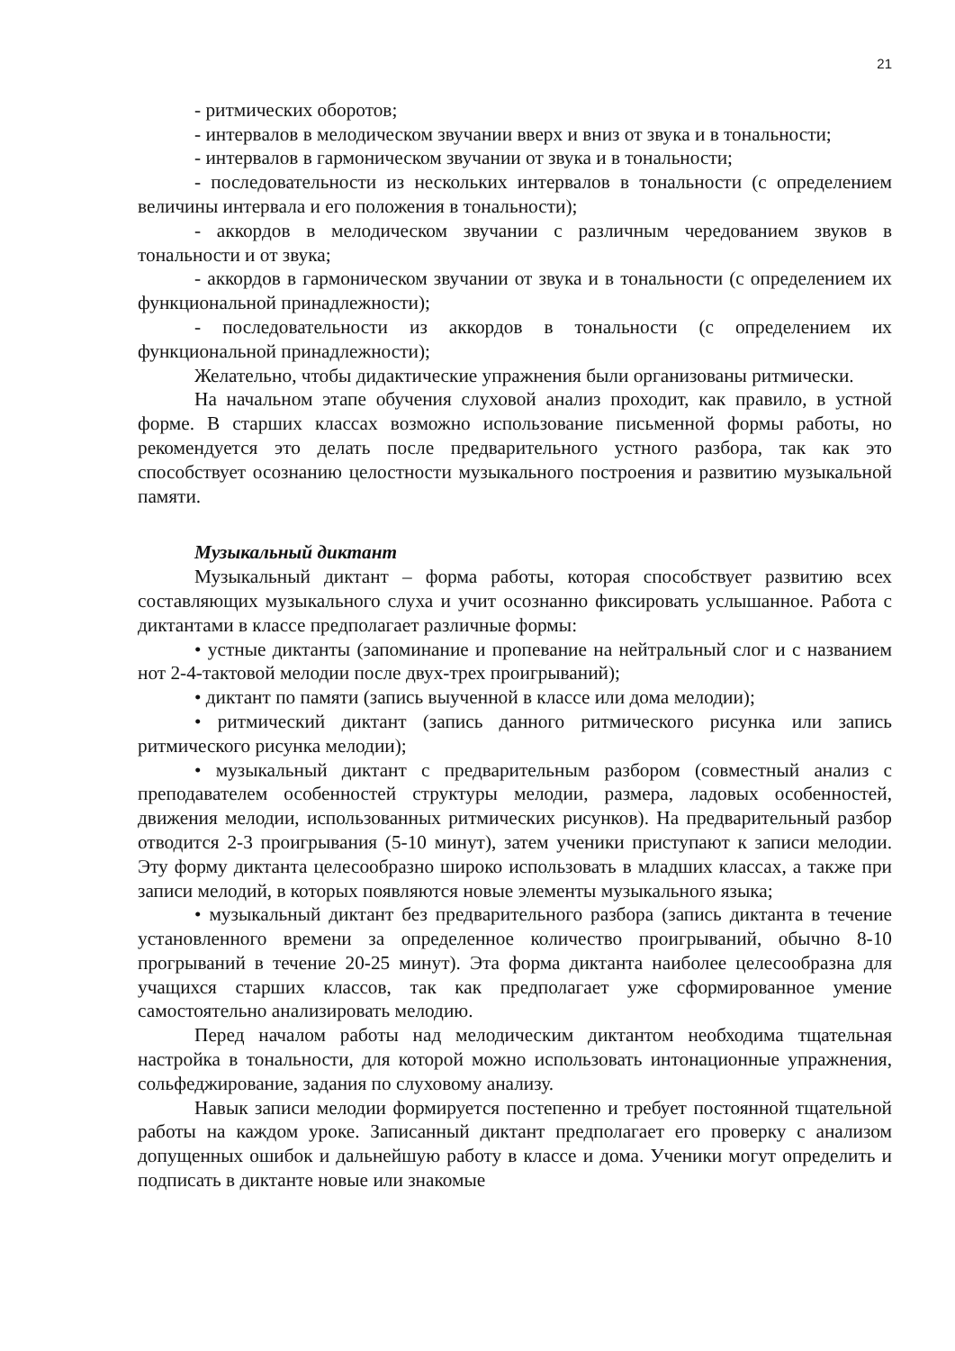21
- ритмических оборотов;
- интервалов в мелодическом звучании вверх и вниз от звука и в тональности;
- интервалов в гармоническом звучании от звука и в тональности;
- последовательности из нескольких интервалов в тональности (с определением величины интервала и его положения в тональности);
- аккордов в мелодическом звучании с различным чередованием звуков в тональности и от звука;
- аккордов в гармоническом звучании от звука и в тональности (с определением их функциональной принадлежности);
- последовательности из аккордов в тональности (с определением их функциональной принадлежности);
Желательно, чтобы дидактические упражнения были организованы ритмически.
На начальном этапе обучения слуховой анализ проходит, как правило, в устной форме. В старших классах возможно использование письменной формы работы, но рекомендуется это делать после предварительного устного разбора, так как это способствует осознанию целостности музыкального построения и развитию музыкальной памяти.
Музыкальный диктант
Музыкальный диктант – форма работы, которая способствует развитию всех составляющих музыкального слуха и учит осознанно фиксировать услышанное. Работа с диктантами в классе предполагает различные формы:
• устные диктанты (запоминание и пропевание на нейтральный слог и с названием нот 2-4-тактовой мелодии после двух-трех проигрываний);
• диктант по памяти (запись выученной в классе или дома мелодии);
• ритмический диктант (запись данного ритмического рисунка или запись ритмического рисунка мелодии);
• музыкальный диктант с предварительным разбором (совместный анализ с преподавателем особенностей структуры мелодии, размера, ладовых особенностей, движения мелодии, использованных ритмических рисунков). На предварительный разбор отводится 2-3 проигрывания (5-10 минут), затем ученики приступают к записи мелодии. Эту форму диктанта целесообразно широко использовать в младших классах, а также при записи мелодий, в которых появляются новые элементы музыкального языка;
• музыкальный диктант без предварительного разбора (запись диктанта в течение установленного времени за определенное количество проигрываний, обычно 8-10 прогрываний в течение 20-25 минут). Эта форма диктанта наиболее целесообразна для учащихся старших классов, так как предполагает уже сформированное умение самостоятельно анализировать мелодию.
Перед началом работы над мелодическим диктантом необходима тщательная настройка в тональности, для которой можно использовать интонационные упражнения, сольфеджирование, задания по слуховому анализу.
Навык записи мелодии формируется постепенно и требует постоянной тщательной работы на каждом уроке. Записанный диктант предполагает его проверку с анализом допущенных ошибок и дальнейшую работу в классе и дома. Ученики могут определить и подписать в диктанте новые или знакомые